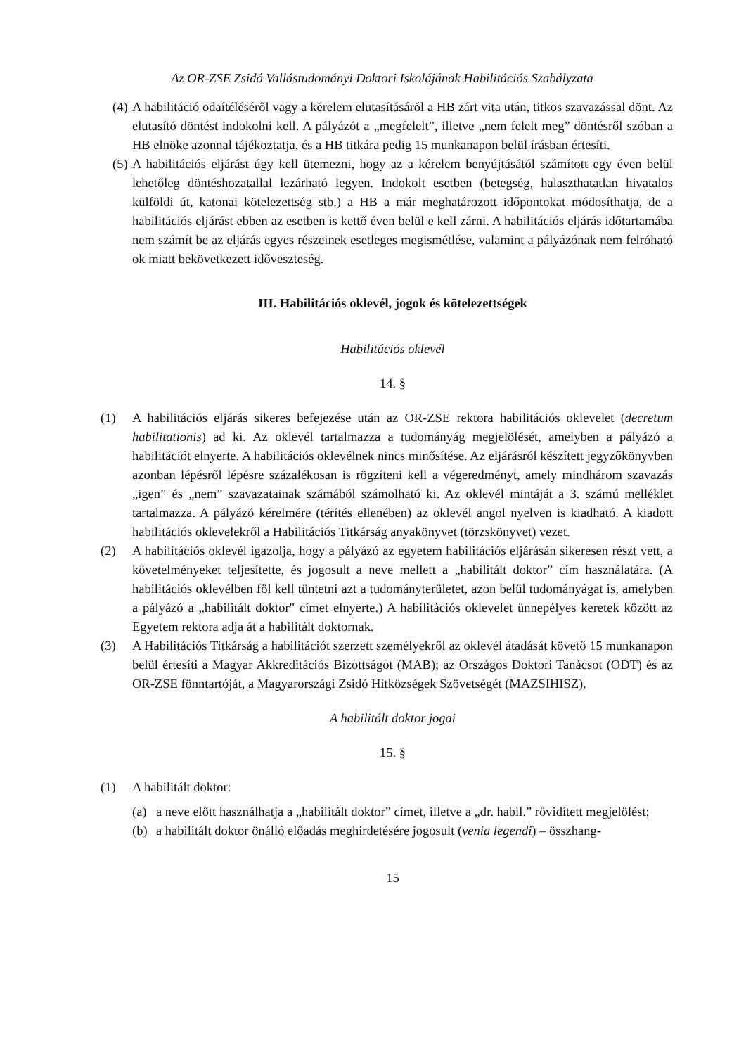Az OR-ZSE Zsidó Vallástudományi Doktori Iskolájának Habilitációs Szabályzata
(4) A habilitáció odaítéléséről vagy a kérelem elutasításáról a HB zárt vita után, titkos szavazással dönt. Az elutasító döntést indokolni kell. A pályázót a „megfelelt”, illetve „nem felelt meg” döntésről szóban a HB elnöke azonnal tájékoztatja, és a HB titkára pedig 15 munkanapon belül írásban értesíti.
(5) A habilitációs eljárást úgy kell ütemezni, hogy az a kérelem benyújtásától számított egy éven belül lehetőleg döntéshozatallal lezárható legyen. Indokolt esetben (betegség, halaszthatatlan hivatalos külföldi út, katonai kötelezettség stb.) a HB a már meghatározott időpontokat módosíthatja, de a habilitációs eljárást ebben az esetben is kettő éven belül e kell zárni. A habilitációs eljárás időtartamába nem számít be az eljárás egyes részeinek esetleges megismétlése, valamint a pályázónak nem felróható ok miatt bekövetkezett idő­veszteség.
III. Habilitációs oklevél, jogok és kötelezettségek
Habilitációs oklevél
14. §
(1) A habilitációs eljárás sikeres befejezése után az OR-ZSE rektora habilitációs oklevelet (decretum habilitationis) ad ki. Az oklevél tartalmazza a tudományág megjelölését, amelyben a pályázó a habilitációt elnyerte. A habilitációs oklevélnek nincs minősítése. Az eljárásról készített jegyzőkönyvben azonban lépésről lépésre százalékosan is rögzíteni kell a végeredményt, amely mindhárom szavazás „igen” és „nem” szavazatainak számából számolható ki. Az oklevél mintáját a 3. számú melléklet tartalmazza. A pályázó kérelmére (térítés ellenében) az oklevél angol nyelven is kiadható. A kiadott habilitációs oklevelekről a Habilitációs Titkárság anyakönyvet (törzskönyvet) vezet.
(2) A habilitációs oklevél igazolja, hogy a pályázó az egyetem habilitációs eljárásán sikeresen részt vett, a követelményeket teljesítette, és jogosult a neve mellett a „habilitált doktor” cím használatára. (A habilitációs oklevélben föl kell tüntetni azt a tudományterületet, azon belül tudományágat is, amelyben a pályázó a „habilitált doktor" címet elnyerte.) A habilitációs oklevelet ünnepélyes keretek között az Egyetem rektora adja át a habilitált doktornak.
(3) A Habilitációs Titkárság a habilitációt szerzett személyekről az oklevél átadását követő 15 munkanapon belül értesíti a Magyar Akkreditációs Bizottságot (MAB); az Országos Doktori Tanácsot (ODT) és az OR-ZSE fönntartóját, a Magyarországi Zsidó Hitközségek Szövetségét (MAZSIHISZ).
A habilitált doktor jogai
15. §
(1) A habilitált doktor:
(a) a neve előtt használhatja a „habilitált doktor” címet, illetve a „dr. habil.” rövidített megjelölést;
(b) a habilitált doktor önálló előadás meghirdetésére jogosult (venia legendi) – összhang-
15